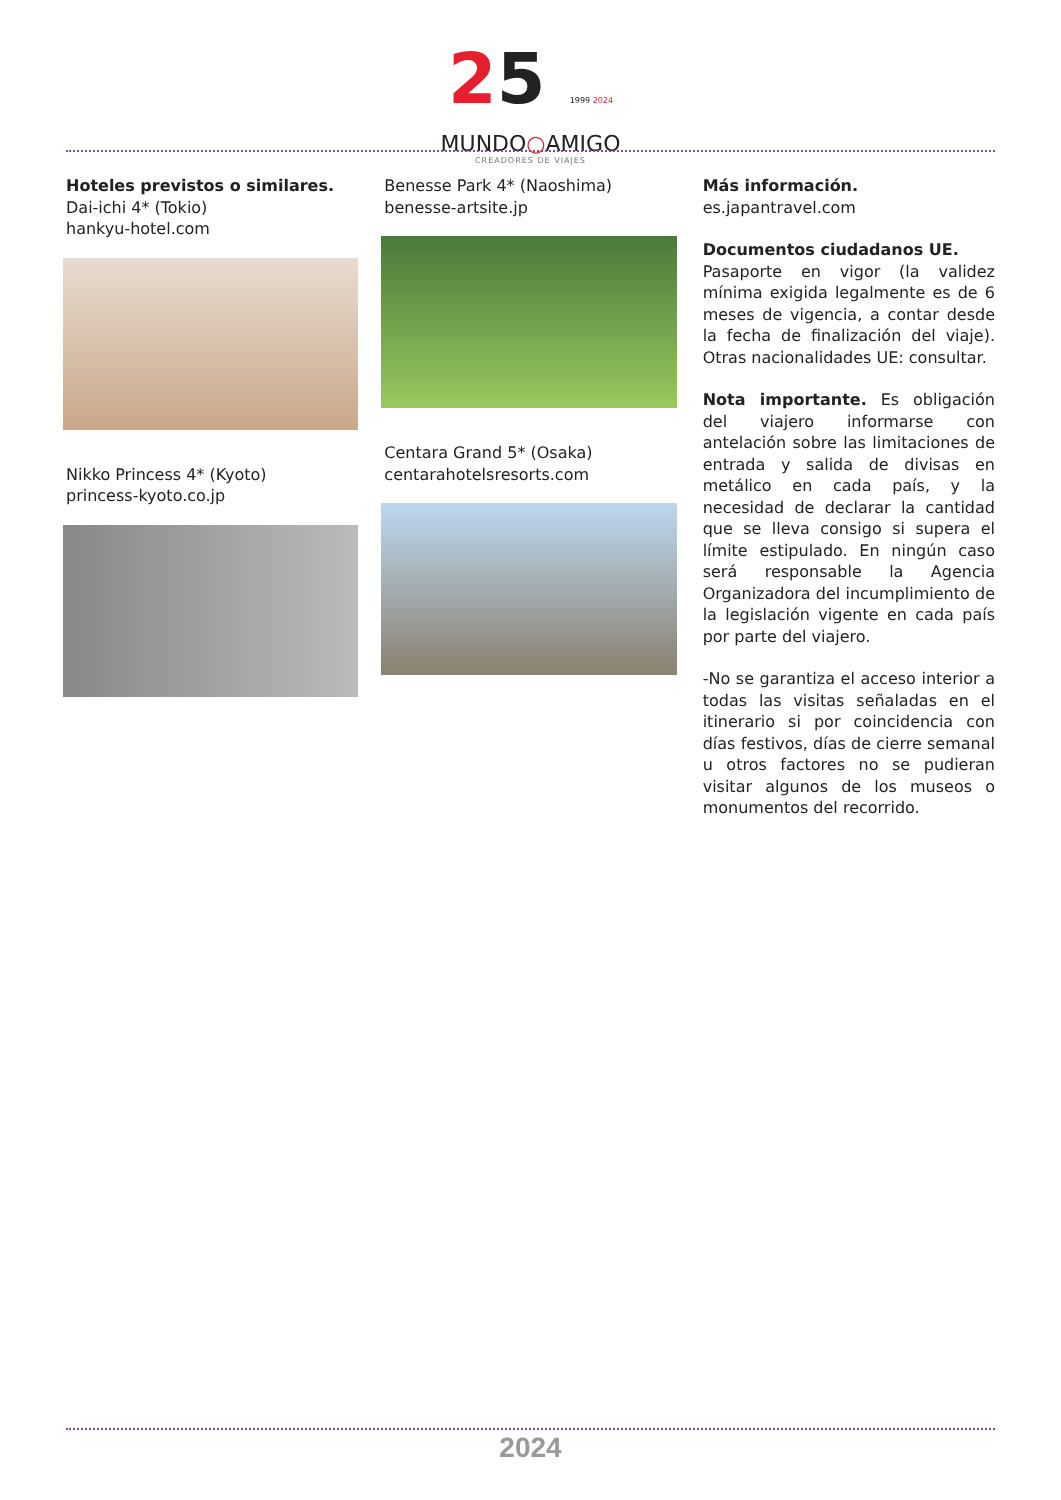25 1999 2024
MUNDO○AMIGO
CREADORES DE VIAJES
Hoteles previstos o similares.
Dai-ichi 4* (Tokio)
hankyu-hotel.com
Nikko Princess 4* (Kyoto)
princess-kyoto.co.jp
Benesse Park 4* (Naoshima)
benesse-artsite.jp
Centara Grand 5* (Osaka)
centarahotelsresorts.com
Más información.
es.japantravel.com
Documentos ciudadanos UE.
Pasaporte en vigor (la validez mínima exigida legalmente es de 6 meses de vigencia, a contar desde la fecha de finalización del viaje). Otras nacionalidades UE: consultar.
Nota importante. Es obligación del viajero informarse con antelación sobre las limitaciones de entrada y salida de divisas en metálico en cada país, y la necesidad de declarar la cantidad que se lleva consigo si supera el límite estipulado. En ningún caso será responsable la Agencia Organizadora del incumplimiento de la legislación vigente en cada país por parte del viajero.
-No se garantiza el acceso interior a todas las visitas señaladas en el itinerario si por coincidencia con días festivos, días de cierre semanal u otros factores no se pudieran visitar algunos de los museos o monumentos del recorrido.
2024